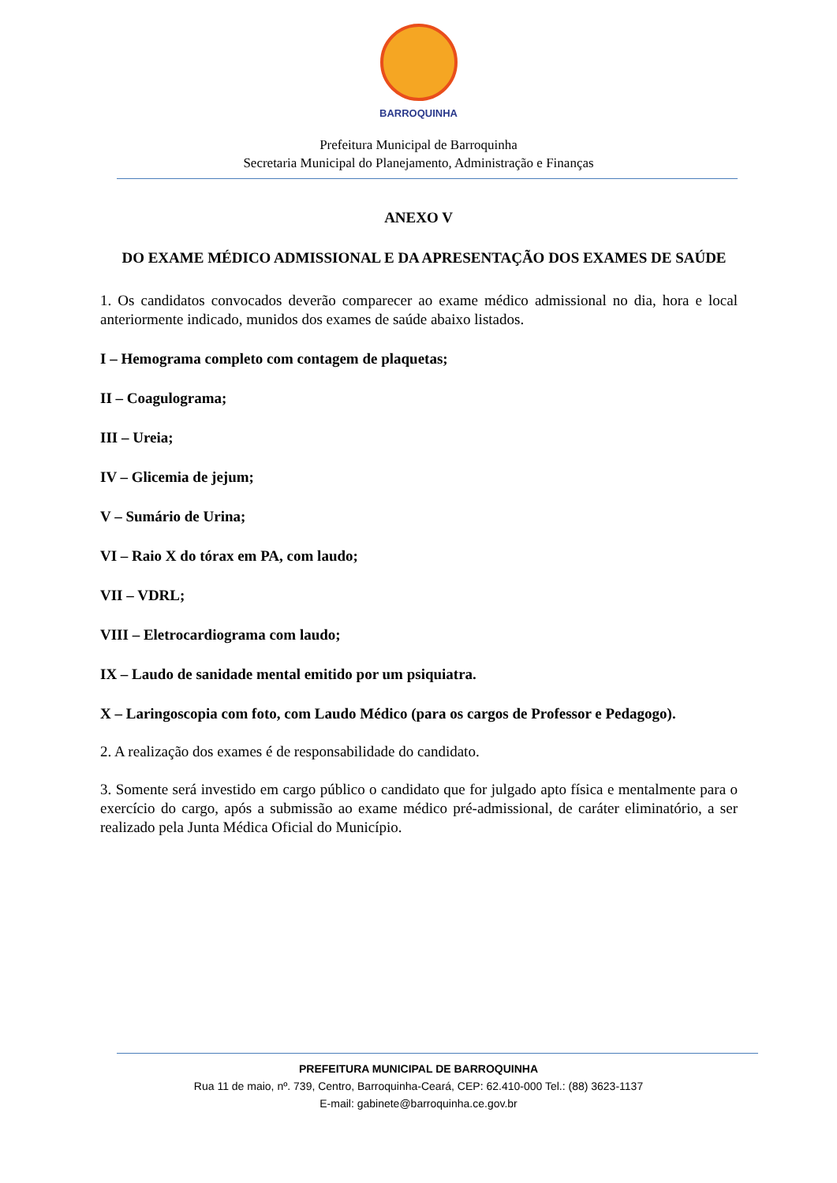BARROQUINHA
Prefeitura Municipal de Barroquinha
Secretaria Municipal do Planejamento, Administração e Finanças
ANEXO V
DO EXAME MÉDICO ADMISSIONAL E DA APRESENTAÇÃO DOS EXAMES DE SAÚDE
1. Os candidatos convocados deverão comparecer ao exame médico admissional no dia, hora e local anteriormente indicado, munidos dos exames de saúde abaixo listados.
I – Hemograma completo com contagem de plaquetas;
II – Coagulograma;
III – Ureia;
IV – Glicemia de jejum;
V – Sumário de Urina;
VI – Raio X do tórax em PA, com laudo;
VII – VDRL;
VIII – Eletrocardiograma com laudo;
IX – Laudo de sanidade mental emitido por um psiquiatra.
X – Laringoscopia com foto, com Laudo Médico (para os cargos de Professor e Pedagogo).
2. A realização dos exames é de responsabilidade do candidato.
3. Somente será investido em cargo público o candidato que for julgado apto física e mentalmente para o exercício do cargo, após a submissão ao exame médico pré-admissional, de caráter eliminatório, a ser realizado pela Junta Médica Oficial do Município.
PREFEITURA MUNICIPAL DE BARROQUINHA
Rua 11 de maio, nº. 739, Centro, Barroquinha-Ceará, CEP: 62.410-000 Tel.: (88) 3623-1137
E-mail: gabinete@barroquinha.ce.gov.br